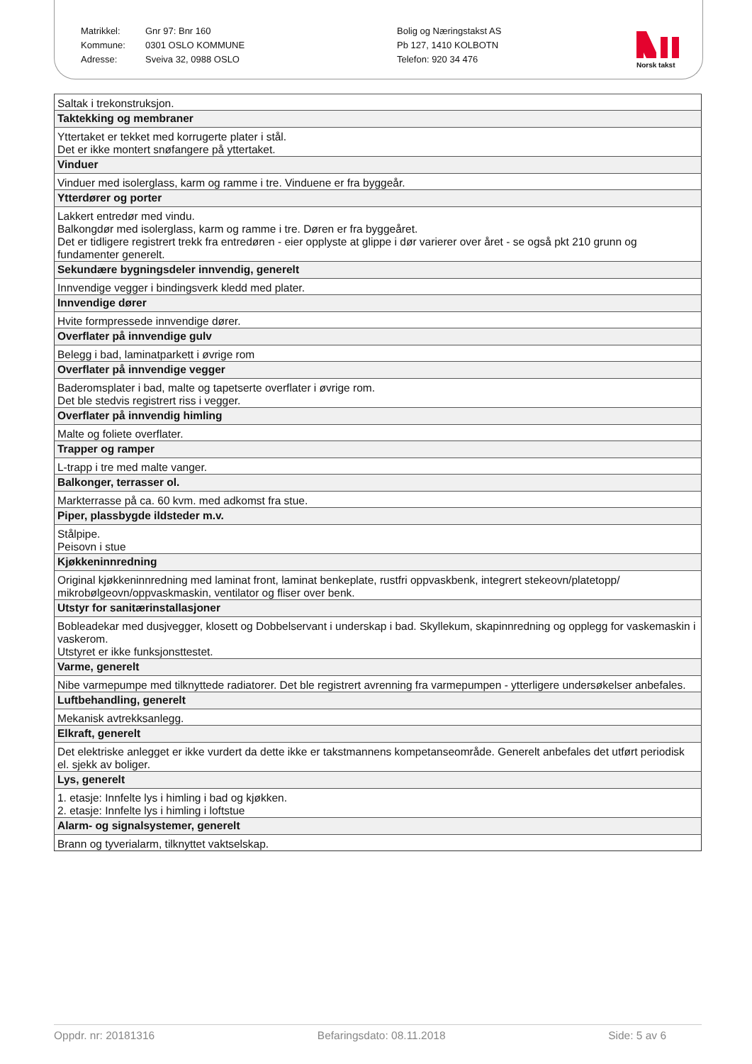Matrikkel:
Kommune:
Adresse:
Gnr 97: Bnr 160
0301 OSLO KOMMUNE
Sveiva 32, 0988 OSLO
Bolig og Næringstakst AS
Pb 127, 1410 KOLBOTN
Telefon: 920 34 476
Norsk takst
| Saltak i trekonstruksjon. |
| Taktekking og membraner |
| Yttertaket er tekket med korrugerte plater i stål. Det er ikke montert snøfangere på yttertaket. |
| Vinduer |
| Vinduer med isolerglass, karm og ramme i tre. Vinduene er fra byggeår. |
| Ytterdører og porter |
| Lakkert entredør med vindu. Balkongdør med isolerglass, karm og ramme i tre. Døren er fra byggeåret. Det er tidligere registrert trekk fra entredøren - eier opplyste at glippe i dør varierer over året - se også pkt 210 grunn og fundamenter generelt. |
| Sekundære bygningsdeler innvendig, generelt |
| Innvendige vegger i bindingsverk kledd med plater. |
| Innvendige dører |
| Hvite formpressede innvendige dører. |
| Overflater på innvendige gulv |
| Belegg i bad, laminatparkett i øvrige rom |
| Overflater på innvendige vegger |
| Baderomsplater i bad, malte og tapetserte overflater i øvrige rom. Det ble stedvis registrert riss i vegger. |
| Overflater på innvendig himling |
| Malte og foliete overflater. |
| Trapper og ramper |
| L-trapp i tre med malte vanger. |
| Balkonger, terrasser ol. |
| Markterrasse på ca. 60 kvm. med adkomst fra stue. |
| Piper, plassbygde ildsteder m.v. |
| Stålpipe. Peisovn i stue |
| Kjøkkeninnredning |
| Original kjøkkeninnredning med laminat front, laminat benkeplate, rustfri oppvaskbenk, integrert stekeovn/platetopp/ mikrobølgeovn/oppvaskmaskin, ventilator og fliser over benk. |
| Utstyr for sanitærinstallasjoner |
| Bobleadekar med dusjvegger, klosett og Dobbelservant i underskap i bad. Skyllekum, skapinnredning og opplegg for vaskemaskin i vaskerom. Utstyret er ikke funksjonsttestet. |
| Varme, generelt |
| Nibe varmepumpe med tilknyttede radiatorer. Det ble registrert avrenning fra varmepumpen - ytterligere undersøkelser anbefales. |
| Luftbehandling, generelt |
| Mekanisk avtrekksanlegg. |
| Elkraft, generelt |
| Det elektriske anlegget er ikke vurdert da dette ikke er takstmannens kompetanseområde. Generelt anbefales det utført periodisk el. sjekk av boliger. |
| Lys, generelt |
| 1. etasje: Innfelte lys i himling i bad og kjøkken. 2. etasje: Innfelte lys i himling i loftstue |
| Alarm- og signalsystemer, generelt |
| Brann og tyverialarm, tilknyttet vaktselskap. |
Oppdr. nr: 20181316 Befaringsdato: 08.11.2018 Side: 5 av 6